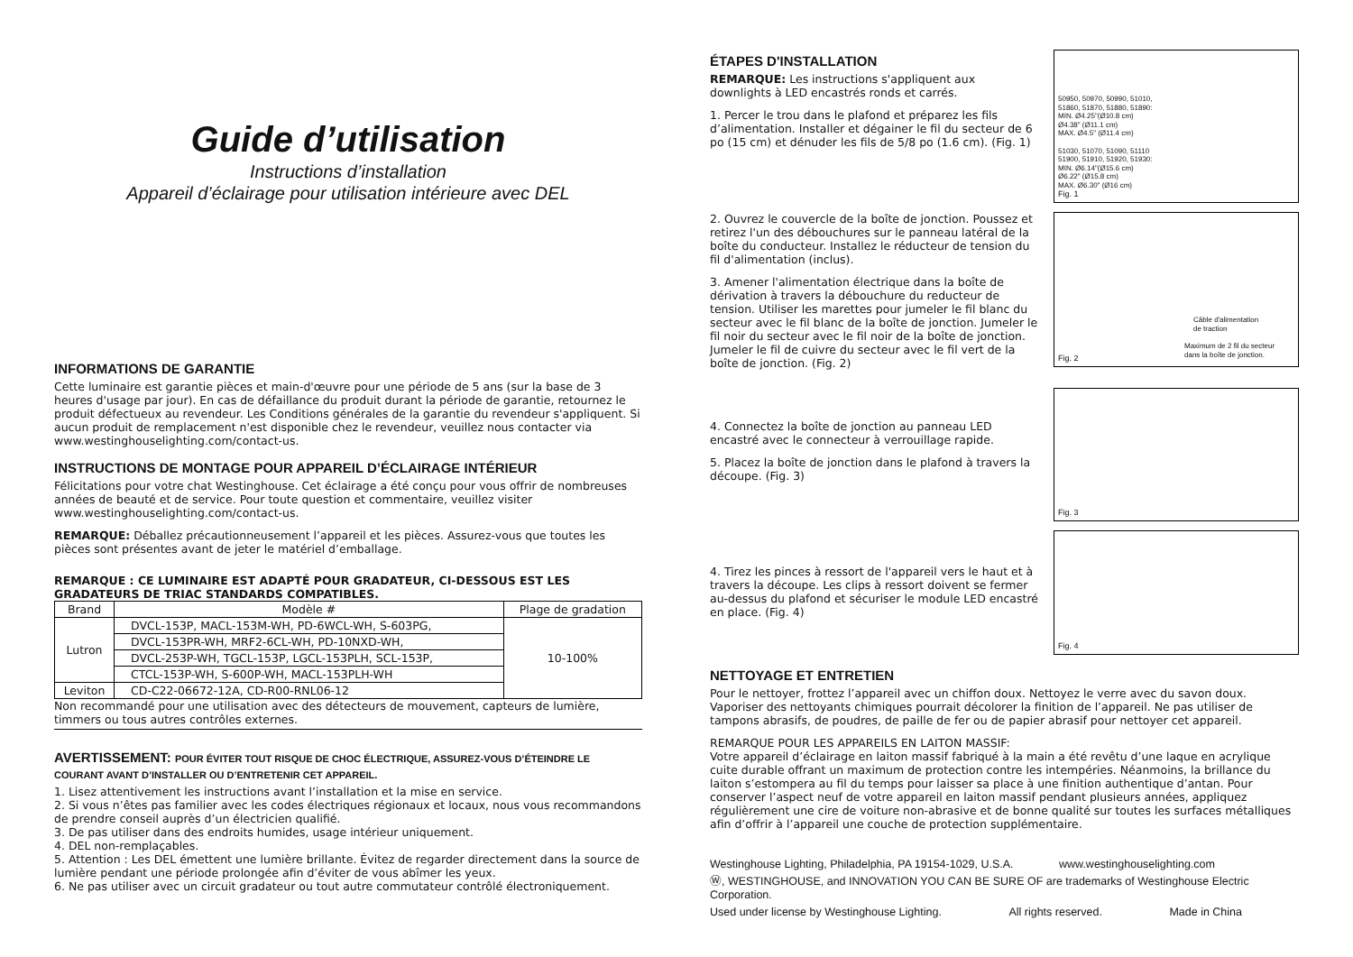Guide d’utilisation
Instructions d’installation
Appareil d’éclairage pour utilisation intérieure avec DEL
INFORMATIONS DE GARANTIE
Cette luminaire est garantie pièces et main-d'œuvre pour une période de 5 ans (sur la base de 3 heures d'usage par jour). En cas de défaillance du produit durant la période de garantie, retournez le produit défectueux au revendeur. Les Conditions générales de la garantie du revendeur s'appliquent. Si aucun produit de remplacement n'est disponible chez le revendeur, veuillez nous contacter via www.westinghouselighting.com/contact-us.
INSTRUCTIONS DE MONTAGE POUR APPAREIL D’ÉCLAIRAGE INTÉRIEUR
Félicitations pour votre chat Westinghouse. Cet éclairage a été conçu pour vous offrir de nombreuses années de beauté et de service. Pour toute question et commentaire, veuillez visiter www.westinghouselighting.com/contact-us.
REMARQUE: Déballez précautionneusement l’appareil et les pièces. Assurez-vous que toutes les pièces sont présentes avant de jeter le matériel d’emballage.
REMARQUE : CE LUMINAIRE EST ADAPTÉ POUR GRADATEUR, CI-DESSOUS EST LES GRADATEURS DE TRIAC STANDARDS COMPATIBLES.
| Brand | Modèle # | Plage de gradation |
| --- | --- | --- |
| Lutron | DVCL-153P, MACL-153M-WH, PD-6WCL-WH, S-603PG, | 10-100% |
| | DVCL-153PR-WH, MRF2-6CL-WH, PD-10NXD-WH, | |
| | DVCL-253P-WH, TGCL-153P, LGCL-153PLH, SCL-153P, | |
| | CTCL-153P-WH, S-600P-WH, MACL-153PLH-WH | |
| Leviton | CD-C22-06672-12A, CD-R00-RNL06-12 | |
Non recommandé pour une utilisation avec des détecteurs de mouvement, capteurs de lumière, timmers ou tous autres contrôles externes.
AVERTISSEMENT: POUR ÉVITER TOUT RISQUE DE CHOC ÉLECTRIQUE, ASSUREZ-VOUS D’ÉTEINDRE LE COURANT AVANT D’INSTALLER OU D’ENTRETENIR CET APPAREIL.
1. Lisez attentivement les instructions avant l’installation et la mise en service.
2. Si vous n’êtes pas familier avec les codes électriques régionaux et locaux, nous vous recommandons de prendre conseil auprès d’un électricien qualifié.
3. De pas utiliser dans des endroits humides, usage intérieur uniquement.
4. DEL non-remplaçables.
5. Attention : Les DEL émettent une lumière brillante. Évitez de regarder directement dans la source de lumière pendant une période prolongée afin d’éviter de vous abîmer les yeux.
6. Ne pas utiliser avec un circuit gradateur ou tout autre commutateur contrôlé électroniquement.
ÉTAPES D'INSTALLATION
REMARQUE: Les instructions s'appliquent aux downlights à LED encastrés ronds et carrés.
1. Percer le trou dans le plafond et préparez les fils d’alimentation. Installer et dégainer le fil du secteur de 6 po (15 cm) et dénuder les fils de 5/8 po (1.6 cm). (Fig. 1)
50950, 50970, 50990, 51010,
51860, 51870, 51880, 51890:
MIN. Ø4.25"(Ø10.8 cm)
Ø4.38" (Ø11.1 cm)
MAX. Ø4.5" (Ø11.4 cm)
51030, 51070, 51090, 51110
51900, 51910, 51920, 51930:
MIN. Ø6.14"(Ø15.6 cm)
Ø6.22" (Ø15.8 cm)
MAX. Ø6.30" (Ø16 cm)
Fig. 1
2. Ouvrez le couvercle de la boîte de jonction. Poussez et retirez l'un des débouchures sur le panneau latéral de la boîte du conducteur. Installez le réducteur de tension du fil d'alimentation (inclus).
3. Amener l'alimentation électrique dans la boîte de dérivation à travers la débouchure du reducteur de tension. Utiliser les marettes pour jumeler le fil blanc du secteur avec le fil blanc de la boîte de jonction. Jumeler le fil noir du secteur avec le fil noir de la boîte de jonction. Jumeler le fil de cuivre du secteur avec le fil vert de la boîte de jonction. (Fig. 2)
Câble d'alimentation
de traction
Maximum de 2 fil du secteur
dans la boîte de jonction.
Fig. 2
4. Connectez la boîte de jonction au panneau LED encastré avec le connecteur à verrouillage rapide.
5. Placez la boîte de jonction dans le plafond à travers la découpe. (Fig. 3)
Fig. 3
4. Tirez les pinces à ressort de l'appareil vers le haut et à travers la découpe. Les clips à ressort doivent se fermer au-dessus du plafond et sécuriser le module LED encastré en place. (Fig. 4)
Fig. 4
NETTOYAGE ET ENTRETIEN
Pour le nettoyer, frottez l’appareil avec un chiffon doux. Nettoyez le verre avec du savon doux. Vaporiser des nettoyants chimiques pourrait décolorer la finition de l’appareil. Ne pas utiliser de tampons abrasifs, de poudres, de paille de fer ou de papier abrasif pour nettoyer cet appareil.
REMARQUE POUR LES APPAREILS EN LAITON MASSIF:
Votre appareil d’éclairage en laiton massif fabriqué à la main a été revêtu d’une laque en acrylique cuite durable offrant un maximum de protection contre les intempéries. Néanmoins, la brillance du laiton s’estompera au fil du temps pour laisser sa place à une finition authentique d’antan. Pour conserver l’aspect neuf de votre appareil en laiton massif pendant plusieurs années, appliquez régulièrement une cire de voiture non-abrasive et de bonne qualité sur toutes les surfaces métalliques afin d’offrir à l’appareil une couche de protection supplémentaire.
Westinghouse Lighting, Philadelphia, PA 19154-1029, U.S.A. www.westinghouselighting.com
Ⓦ, WESTINGHOUSE, and INNOVATION YOU CAN BE SURE OF are trademarks of Westinghouse Electric Corporation.
Used under license by Westinghouse Lighting. All rights reserved. Made in China